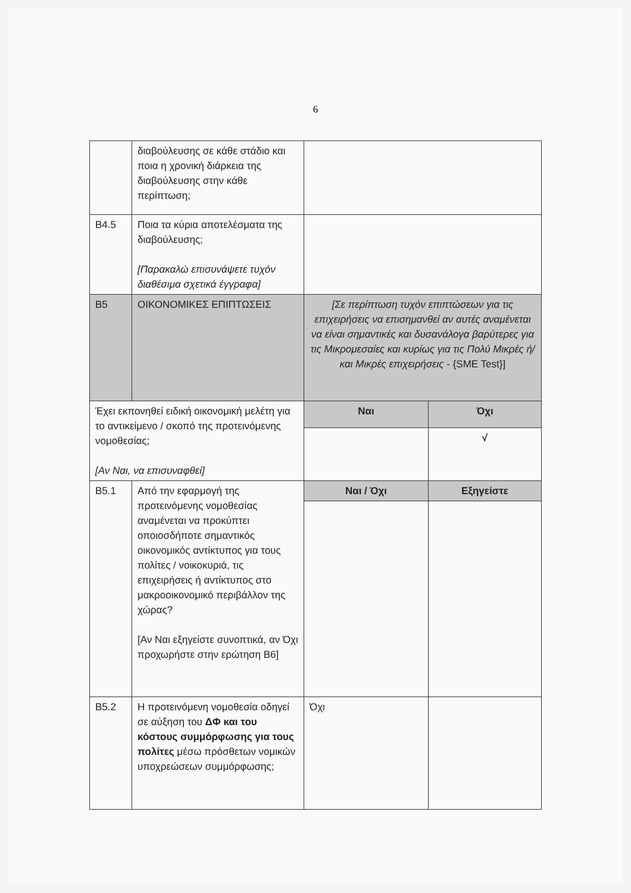6
| | διαβούλευσης σε κάθε στάδιο και ποια η χρονική διάρκεια της διαβούλευσης στην κάθε περίπτωση; | | |
| B4.5 | Ποια τα κύρια αποτελέσματα της διαβούλευσης; [Παρακαλώ επισυνάψετε τυχόν διαθέσιμα σχετικά έγγραφα] | | |
| B5 | ΟΙΚΟΝΟΜΙΚΕΣ ΕΠΙΠΤΩΣΕΙΣ | [Σε περίπτωση τυχόν επιπτώσεων για τις επιχειρήσεις να επισημανθεί αν αυτές αναμένεται να είναι σημαντικές και δυσανάλογα βαρύτερες για τις Μικρομεσαίες και κυρίως για τις Πολύ Μικρές ή/και Μικρές επιχειρήσεις - {SME Test}] | |
| Έχει εκπονηθεί ειδική οικονομική μελέτη για το αντικείμενο / σκοπό της προτεινόμενης νομοθεσίας; [Αν Ναι, να επισυναφθεί] | | Ναι | Όχι |
| | | | √ |
| B5.1 | Από την εφαρμογή της προτεινόμενης νομοθεσίας αναμένεται να προκύπτει οποιοσδήποτε σημαντικός οικονομικός αντίκτυπος για τους πολίτες / νοικοκυριά, τις επιχειρήσεις ή αντίκτυπος στο μακροοικονομικό περιβάλλον της χώρας? [Αν Ναι εξηγείστε συνοπτικά, αν Όχι προχωρήστε στην ερώτηση B6] | Ναι / Όχι | Εξηγείστε |
| B5.2 | Η προτεινόμενη νομοθεσία οδηγεί σε αύξηση του ΔΦ και του κόστους συμμόρφωσης για τους πολίτες μέσω πρόσθετων νομικών υποχρεώσεων συμμόρφωσης; | Όχι | |